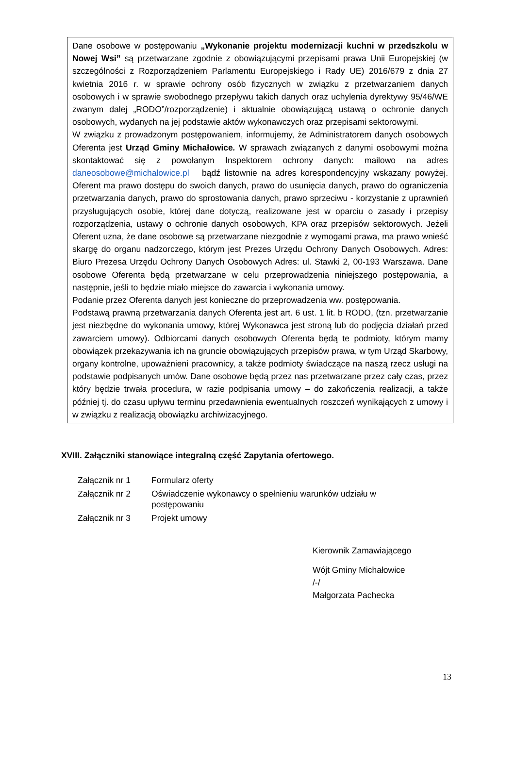Dane osobowe w postępowaniu „Wykonanie projektu modernizacji kuchni w przedszkolu w Nowej Wsi” są przetwarzane zgodnie z obowiązującymi przepisami prawa Unii Europejskiej (w szczególności z Rozporządzeniem Parlamentu Europejskiego i Rady UE) 2016/679 z dnia 27 kwietnia 2016 r. w sprawie ochrony osób fizycznych w związku z przetwarzaniem danych osobowych i w sprawie swobodnego przepływu takich danych oraz uchylenia dyrektywy 95/46/WE zwanym dalej „RODO”/rozporządzenie) i aktualnie obowiązującą ustawą o ochronie danych osobowych, wydanych na jej podstawie aktów wykonawczych oraz przepisami sektorowymi.
W związku z prowadzonym postępowaniem, informujemy, że Administratorem danych osobowych Oferenta jest Urząd Gminy Michałowice. W sprawach związanych z danymi osobowymi można skontaktować się z powołanym Inspektorem ochrony danych: mailowo na adres daneosobowe@michalowice.pl bądź listownie na adres korespondencyjny wskazany powyżej. Oferent ma prawo dostępu do swoich danych, prawo do usunięcia danych, prawo do ograniczenia przetwarzania danych, prawo do sprostowania danych, prawo sprzeciwu - korzystanie z uprawnień przysługujących osobie, której dane dotyczą, realizowane jest w oparciu o zasady i przepisy rozporządzenia, ustawy o ochronie danych osobowych, KPA oraz przepisów sektorowych. Jeżeli Oferent uzna, że dane osobowe są przetwarzane niezgodnie z wymogami prawa, ma prawo wnieść skargę do organu nadzorczego, którym jest Prezes Urzędu Ochrony Danych Osobowych. Adres: Biuro Prezesa Urzędu Ochrony Danych Osobowych Adres: ul. Stawki 2, 00-193 Warszawa. Dane osobowe Oferenta będą przetwarzane w celu przeprowadzenia niniejszego postępowania, a następnie, jeśli to będzie miało miejsce do zawarcia i wykonania umowy.
Podanie przez Oferenta danych jest konieczne do przeprowadzenia ww. postępowania.
Podstawą prawną przetwarzania danych Oferenta jest art. 6 ust. 1 lit. b RODO, (tzn. przetwarzanie jest niezbędne do wykonania umowy, której Wykonawca jest stroną lub do podjęcia działań przed zawarciem umowy). Odbiorcami danych osobowych Oferenta będą te podmioty, którym mamy obowiązek przekazywania ich na gruncie obowiązujących przepisów prawa, w tym Urząd Skarbowy, organy kontrolne, upoważnieni pracownicy, a także podmioty świadczące na naszą rzecz usługi na podstawie podpisanych umów. Dane osobowe będą przez nas przetwarzane przez cały czas, przez który będzie trwała procedura, w razie podpisania umowy – do zakończenia realizacji, a także później tj. do czasu upływu terminu przedawnienia ewentualnych roszczeń wynikających z umowy i w związku z realizacją obowiązku archiwizacyjnego.
XVIII. Załączniki stanowiące integralną część Zapytania ofertowego.
| Załącznik nr 1 | Formularz oferty |
| Załącznik nr 2 | Oświadczenie wykonawcy o spełnieniu warunków udziału w postępowaniu |
| Załącznik nr 3 | Projekt umowy |
Kierownik Zamawiającego
Wójt Gminy Michałowice
/-/
Małgorzata Pachecka
13